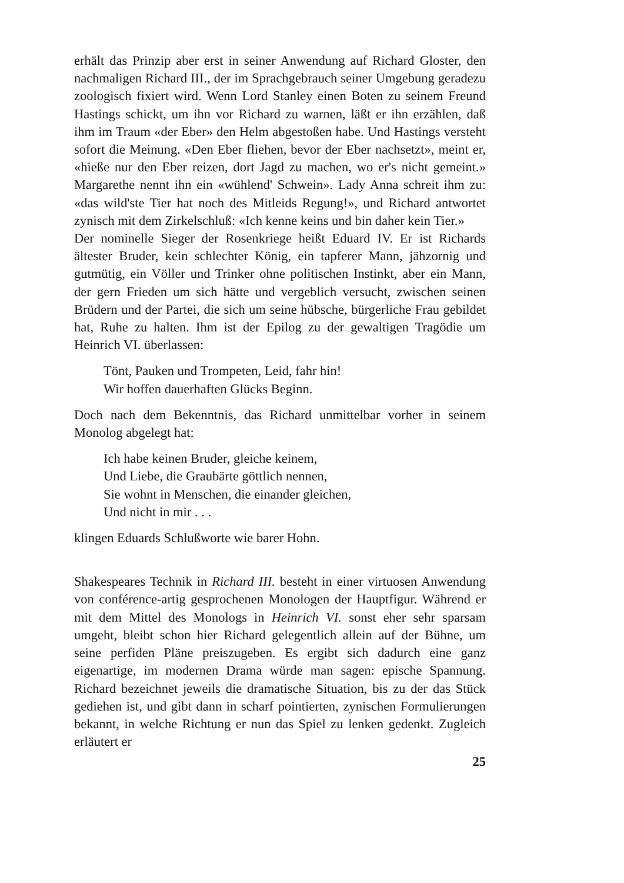erhält das Prinzip aber erst in seiner Anwendung auf Richard Gloster, den nachmaligen Richard III., der im Sprachgebrauch seiner Umgebung geradezu zoologisch fixiert wird. Wenn Lord Stanley einen Boten zu seinem Freund Hastings schickt, um ihn vor Richard zu warnen, läßt er ihn erzählen, daß ihm im Traum «der Eber» den Helm abgestoßen habe. Und Hastings versteht sofort die Meinung. «Den Eber fliehen, bevor der Eber nachsetzt», meint er, «hieße nur den Eber reizen, dort Jagd zu machen, wo er's nicht gemeint.» Margarethe nennt ihn ein «wühlend' Schwein». Lady Anna schreit ihm zu: «das wild'ste Tier hat noch des Mitleids Regung!», und Richard antwortet zynisch mit dem Zirkelschluß: «Ich kenne keins und bin daher kein Tier.»
Der nominelle Sieger der Rosenkriege heißt Eduard IV. Er ist Richards ältester Bruder, kein schlechter König, ein tapferer Mann, jähzornig und gutmütig, ein Völler und Trinker ohne politischen Instinkt, aber ein Mann, der gern Frieden um sich hätte und vergeblich versucht, zwischen seinen Brüdern und der Partei, die sich um seine hübsche, bürgerliche Frau gebildet hat, Ruhe zu halten. Ihm ist der Epilog zu der gewaltigen Tragödie um Heinrich VI. überlassen:
Tönt, Pauken und Trompeten, Leid, fahr hin!
Wir hoffen dauerhaften Glücks Beginn.
Doch nach dem Bekenntnis, das Richard unmittelbar vorher in seinem Monolog abgelegt hat:
Ich habe keinen Bruder, gleiche keinem,
Und Liebe, die Graubärte göttlich nennen,
Sie wohnt in Menschen, die einander gleichen,
Und nicht in mir . . .
klingen Eduards Schlußworte wie barer Hohn.
Shakespeares Technik in Richard III. besteht in einer virtuosen Anwendung von conférence-artig gesprochenen Monologen der Hauptfigur. Während er mit dem Mittel des Monologs in Heinrich VI. sonst eher sehr sparsam umgeht, bleibt schon hier Richard gelegentlich allein auf der Bühne, um seine perfiden Pläne preiszugeben. Es ergibt sich dadurch eine ganz eigenartige, im modernen Drama würde man sagen: epische Spannung. Richard bezeichnet jeweils die dramatische Situation, bis zu der das Stück gediehen ist, und gibt dann in scharf pointierten, zynischen Formulierungen bekannt, in welche Richtung er nun das Spiel zu lenken gedenkt. Zugleich erläutert er
25